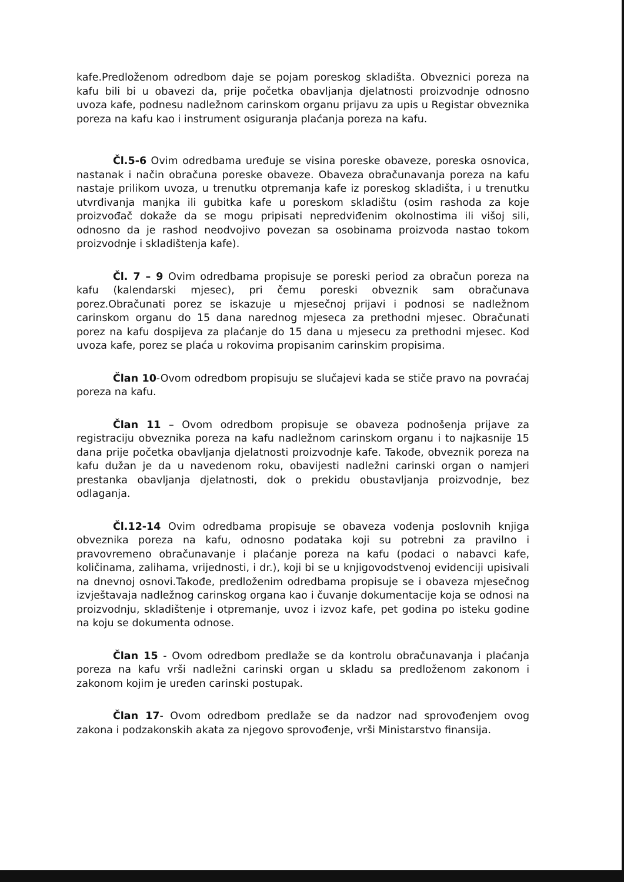kafe.Predloženom odredbom daje se pojam poreskog skladišta. Obveznici poreza na kafu bili bi u obavezi da, prije početka obavljanja djelatnosti proizvodnje odnosno uvoza kafe, podnesu nadležnom carinskom organu prijavu za upis u Registar obveznika poreza na kafu kao i instrument osiguranja plaćanja poreza na kafu.
Čl.5-6 Ovim odredbama uređuje se visina poreske obaveze, poreska osnovica, nastanak i način obračuna poreske obaveze. Obaveza obračunavanja poreza na kafu nastaje prilikom uvoza, u trenutku otpremanja kafe iz poreskog skladišta, i u trenutku utvrđivanja manjka ili gubitka kafe u poreskom skladištu (osim rashoda za koje proizvođač dokaže da se mogu pripisati nepredviđenim okolnostima ili višoj sili, odnosno da je rashod neodvojivo povezan sa osobinama proizvoda nastao tokom proizvodnje i skladištenja kafe).
Čl. 7 – 9 Ovim odredbama propisuje se poreski period za obračun poreza na kafu (kalendarski mjesec), pri čemu poreski obveznik sam obračunava porez.Obračunati porez se iskazuje u mjesečnoj prijavi i podnosi se nadležnom carinskom organu do 15 dana narednog mjeseca za prethodni mjesec. Obračunati porez na kafu dospijeva za plaćanje do 15 dana u mjesecu za prethodni mjesec. Kod uvoza kafe, porez se plaća u rokovima propisanim carinskim propisima.
Član 10-Ovom odredbom propisuju se slučajevi kada se stiče pravo na povraćaj poreza na kafu.
Član 11 – Ovom odredbom propisuje se obaveza podnošenja prijave za registraciju obveznika poreza na kafu nadležnom carinskom organu i to najkasnije 15 dana prije početka obavljanja djelatnosti proizvodnje kafe. Takođe, obveznik poreza na kafu dužan je da u navedenom roku, obavijesti nadležni carinski organ o namjeri prestanka obavljanja djelatnosti, dok o prekidu obustavljanja proizvodnje, bez odlaganja.
Čl.12-14 Ovim odredbama propisuje se obaveza vođenja poslovnih knjiga obveznika poreza na kafu, odnosno podataka koji su potrebni za pravilno i pravovremeno obračunavanje i plaćanje poreza na kafu (podaci o nabavci kafe, količinama, zalihama, vrijednosti, i dr.), koji bi se u knjigovodstvenoj evidenciji upisivali na dnevnoj osnovi.Takođe, predloženim odredbama propisuje se i obaveza mjesečnog izvještavaja nadležnog carinskog organa kao i čuvanje dokumentacije koja se odnosi na proizvodnju, skladištenje i otpremanje, uvoz i izvoz kafe, pet godina po isteku godine na koju se dokumenta odnose.
Član 15 - Ovom odredbom predlaže se da kontrolu obračunavanja i plaćanja poreza na kafu vrši nadležni carinski organ u skladu sa predloženom zakonom i zakonom kojim je uređen carinski postupak.
Član 17- Ovom odredbom predlaže se da nadzor nad sprovođenjem ovog zakona i podzakonskih akata za njegovo sprovođenje, vrši Ministarstvo finansija.